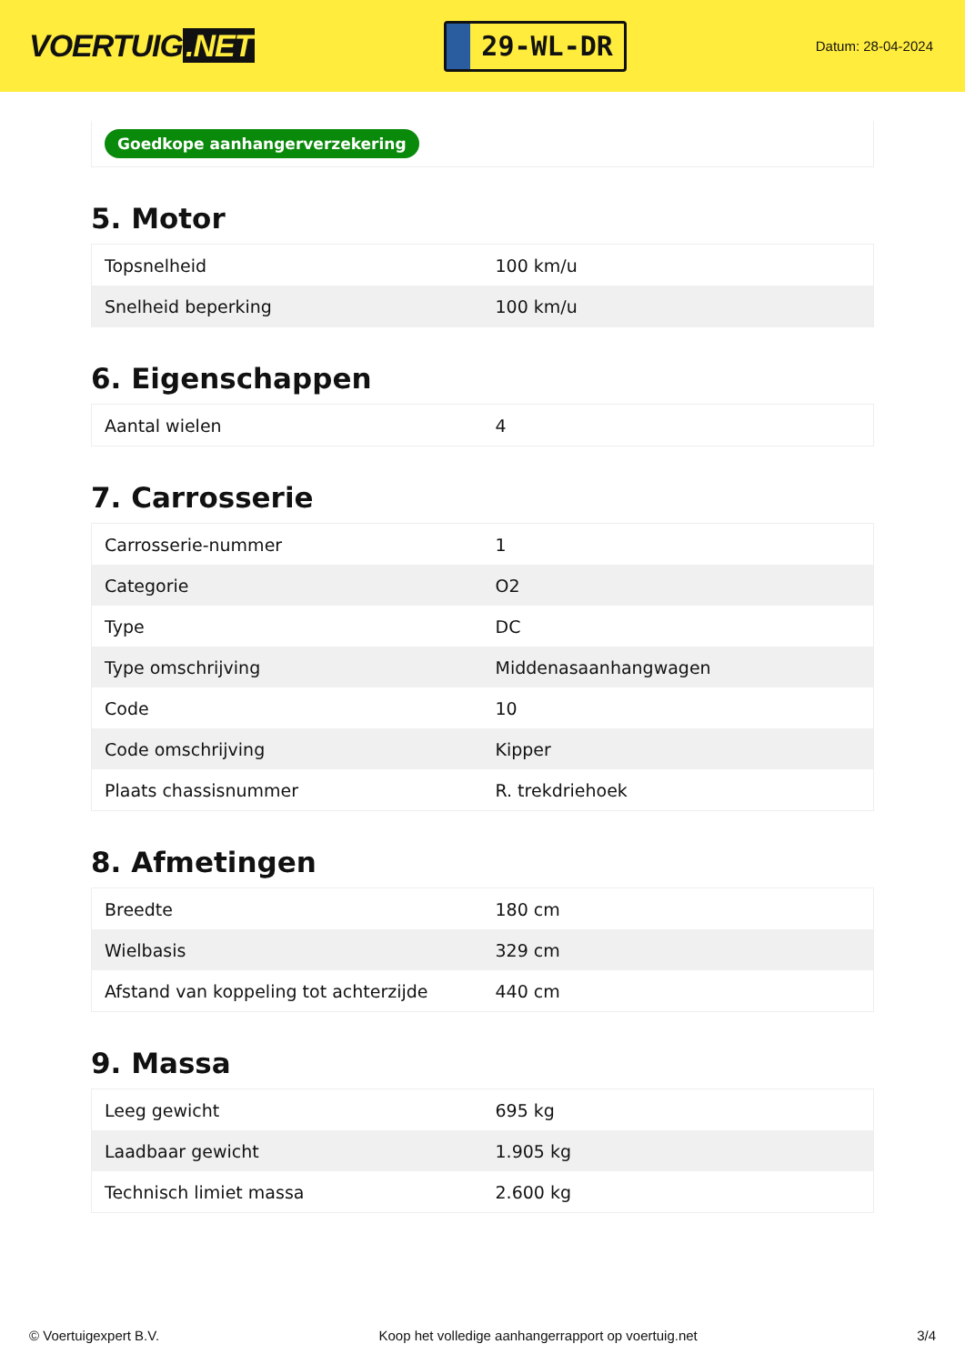VOERTUIG.NET
29-WL-DR
Datum: 28-04-2024
Goedkope aanhangerverzekering
5. Motor
| Topsnelheid | 100 km/u |
| Snelheid beperking | 100 km/u |
6. Eigenschappen
| Aantal wielen | 4 |
7. Carrosserie
| Carrosserie-nummer | 1 |
| Categorie | O2 |
| Type | DC |
| Type omschrijving | Middenasaanhangwagen |
| Code | 10 |
| Code omschrijving | Kipper |
| Plaats chassisnummer | R. trekdriehoek |
8. Afmetingen
| Breedte | 180 cm |
| Wielbasis | 329 cm |
| Afstand van koppeling tot achterzijde | 440 cm |
9. Massa
| Leeg gewicht | 695 kg |
| Laadbaar gewicht | 1.905 kg |
| Technisch limiet massa | 2.600 kg |
© Voertuigexpert B.V. Koop het volledige aanhangerrapport op voertuig.net 3/4